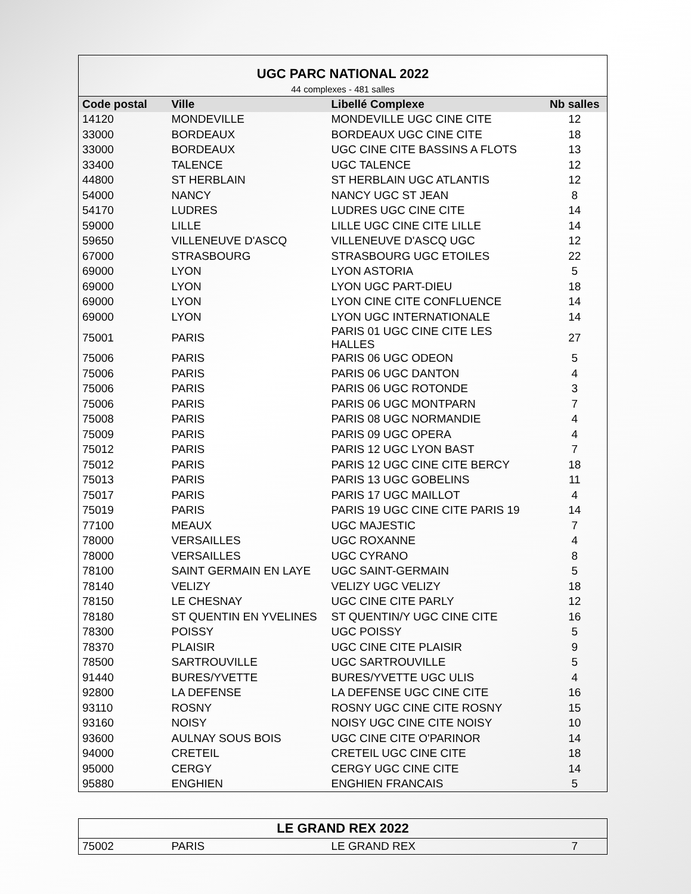| UGC PARC NATIONAL 2022 | | | |
| 44 complexes - 481 salles | | | |
| Code postal | Ville | Libellé Complexe | Nb salles |
| 14120 | MONDEVILLE | MONDEVILLE UGC CINE CITE | 12 |
| 33000 | BORDEAUX | BORDEAUX UGC CINE CITE | 18 |
| 33000 | BORDEAUX | UGC CINE CITE BASSINS A FLOTS | 13 |
| 33400 | TALENCE | UGC TALENCE | 12 |
| 44800 | ST HERBLAIN | ST HERBLAIN UGC ATLANTIS | 12 |
| 54000 | NANCY | NANCY UGC ST JEAN | 8 |
| 54170 | LUDRES | LUDRES UGC CINE CITE | 14 |
| 59000 | LILLE | LILLE UGC CINE CITE LILLE | 14 |
| 59650 | VILLENEUVE D'ASCQ | VILLENEUVE D'ASCQ UGC | 12 |
| 67000 | STRASBOURG | STRASBOURG UGC ETOILES | 22 |
| 69000 | LYON | LYON ASTORIA | 5 |
| 69000 | LYON | LYON UGC PART-DIEU | 18 |
| 69000 | LYON | LYON CINE CITE CONFLUENCE | 14 |
| 69000 | LYON | LYON UGC INTERNATIONALE | 14 |
| 75001 | PARIS | PARIS 01 UGC CINE CITE LES HALLES | 27 |
| 75006 | PARIS | PARIS 06 UGC ODEON | 5 |
| 75006 | PARIS | PARIS 06 UGC DANTON | 4 |
| 75006 | PARIS | PARIS 06 UGC ROTONDE | 3 |
| 75006 | PARIS | PARIS 06 UGC MONTPARN | 7 |
| 75008 | PARIS | PARIS 08 UGC NORMANDIE | 4 |
| 75009 | PARIS | PARIS 09 UGC OPERA | 4 |
| 75012 | PARIS | PARIS 12 UGC LYON BAST | 7 |
| 75012 | PARIS | PARIS 12 UGC CINE CITE BERCY | 18 |
| 75013 | PARIS | PARIS 13 UGC GOBELINS | 11 |
| 75017 | PARIS | PARIS 17 UGC MAILLOT | 4 |
| 75019 | PARIS | PARIS 19 UGC CINE CITE PARIS 19 | 14 |
| 77100 | MEAUX | UGC MAJESTIC | 7 |
| 78000 | VERSAILLES | UGC ROXANNE | 4 |
| 78000 | VERSAILLES | UGC CYRANO | 8 |
| 78100 | SAINT GERMAIN EN LAYE | UGC SAINT-GERMAIN | 5 |
| 78140 | VELIZY | VELIZY UGC VELIZY | 18 |
| 78150 | LE CHESNAY | UGC CINE CITE PARLY | 12 |
| 78180 | ST QUENTIN EN YVELINES | ST QUENTIN/Y UGC CINE CITE | 16 |
| 78300 | POISSY | UGC POISSY | 5 |
| 78370 | PLAISIR | UGC CINE CITE PLAISIR | 9 |
| 78500 | SARTROUVILLE | UGC SARTROUVILLE | 5 |
| 91440 | BURES/YVETTE | BURES/YVETTE UGC ULIS | 4 |
| 92800 | LA DEFENSE | LA DEFENSE UGC CINE CITE | 16 |
| 93110 | ROSNY | ROSNY UGC CINE CITE ROSNY | 15 |
| 93160 | NOISY | NOISY UGC CINE CITE NOISY | 10 |
| 93600 | AULNAY SOUS BOIS | UGC CINE CITE O'PARINOR | 14 |
| 94000 | CRETEIL | CRETEIL UGC CINE CITE | 18 |
| 95000 | CERGY | CERGY UGC CINE CITE | 14 |
| 95880 | ENGHIEN | ENGHIEN FRANCAIS | 5 |
| LE GRAND REX 2022 | | | |
| 75002 | PARIS | LE GRAND REX | 7 |